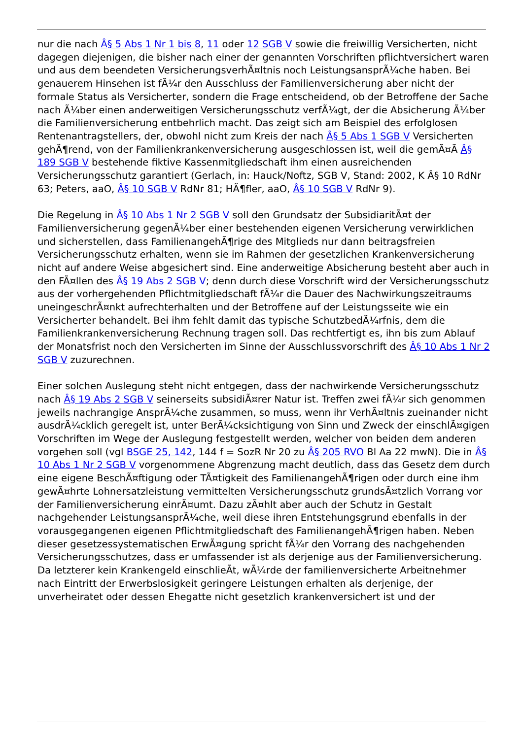nur die nach Â§ 5 Abs 1 Nr 1 bis 8, 11 oder 12 SGB V sowie die freiwillig Versicherten, nicht dagegen diejenigen, die bisher nach einer der genannten Vorschriften pflichtversichert waren und aus dem beendeten VersicherungsverhÃ¤ltnis noch LeistungsansprÃ¼che haben. Bei genauerem Hinsehen ist fÃ¼r den Ausschluss der Familienversicherung aber nicht der formale Status als Versicherter, sondern die Frage entscheidend, ob der Betroffene der Sache nach Ã¼ber einen anderweitigen Versicherungsschutz verfÃ¼gt, der die Absicherung Ã¼ber die Familienversicherung entbehrlich macht. Das zeigt sich am Beispiel des erfolglosen Rentenantragstellers, der, obwohl nicht zum Kreis der nach Â§ 5 Abs 1 SGB V Versicherten gehÃ¶rend, von der Familienkrankenversicherung ausgeschlossen ist, weil die gemÃ¤Ã Â§ 189 SGB V bestehende fiktive Kassenmitgliedschaft ihm einen ausreichenden Versicherungsschutz garantiert (Gerlach, in: Hauck/Noftz, SGB V, Stand: 2002, K Â§ 10 RdNr 63; Peters, aaO, Â§ 10 SGB V RdNr 81; HÃ¶fler, aaO, Â§ 10 SGB V RdNr 9).
Die Regelung in Â§ 10 Abs 1 Nr 2 SGB V soll den Grundsatz der SubsidiaritÃ¤t der Familienversicherung gegenÃ¼ber einer bestehenden eigenen Versicherung verwirklichen und sicherstellen, dass FamilienangehÃ¶rige des Mitglieds nur dann beitragsfreien Versicherungsschutz erhalten, wenn sie im Rahmen der gesetzlichen Krankenversicherung nicht auf andere Weise abgesichert sind. Eine anderweitige Absicherung besteht aber auch in den FÃ¤llen des Â§ 19 Abs 2 SGB V; denn durch diese Vorschrift wird der Versicherungsschutz aus der vorhergehenden Pflichtmitgliedschaft fÃ¼r die Dauer des Nachwirkungszeitraums uneingeschrÃ¤nkt aufrechterhalten und der Betroffene auf der Leistungsseite wie ein Versicherter behandelt. Bei ihm fehlt damit das typische SchutzbedÃ¼rfnis, dem die Familienkrankenversicherung Rechnung tragen soll. Das rechtfertigt es, ihn bis zum Ablauf der Monatsfrist noch den Versicherten im Sinne der Ausschlussvorschrift des Â§ 10 Abs 1 Nr 2 SGB V zuzurechnen.
Einer solchen Auslegung steht nicht entgegen, dass der nachwirkende Versicherungsschutz nach Â§ 19 Abs 2 SGB V seinerseits subsidiÃ¤rer Natur ist. Treffen zwei fÃ¼r sich genommen jeweils nachrangige AnsprÃ¼che zusammen, so muss, wenn ihr VerhÃ¤ltnis zueinander nicht ausdrÃ¼cklich geregelt ist, unter BerÃ¼cksichtigung von Sinn und Zweck der einschlÃ¤gigen Vorschriften im Wege der Auslegung festgestellt werden, welcher von beiden dem anderen vorgehen soll (vgl BSGE 25, 142, 144 f = SozR Nr 20 zu Â§ 205 RVO Bl Aa 22 mwN). Die in Â§ 10 Abs 1 Nr 2 SGB V vorgenommene Abgrenzung macht deutlich, dass das Gesetz dem durch eine eigene BeschÃ¤ftigung oder TÃ¤tigkeit des FamilienangehÃ¶rigen oder durch eine ihm gewÃ¤hrte Lohnersatzleistung vermittelten Versicherungsschutz grundsÃ¤tzlich Vorrang vor der Familienversicherung einrÃ¤umt. Dazu zÃ¤hlt aber auch der Schutz in Gestalt nachgehender LeistungsansprÃ¼che, weil diese ihren Entstehungsgrund ebenfalls in der vorausgegangenen eigenen Pflichtmitgliedschaft des FamilienangehÃ¶rigen haben. Neben dieser gesetzessystematischen ErwÃ¤gung spricht fÃ¼r den Vorrang des nachgehenden Versicherungsschutzes, dass er umfassender ist als derjenige aus der Familienversicherung. Da letzterer kein Krankengeld einschlieÃt, wÃ¼rde der familienversicherte Arbeitnehmer nach Eintritt der Erwerbslosigkeit geringere Leistungen erhalten als derjenige, der unverheiratet oder dessen Ehegatte nicht gesetzlich krankenversichert ist und der